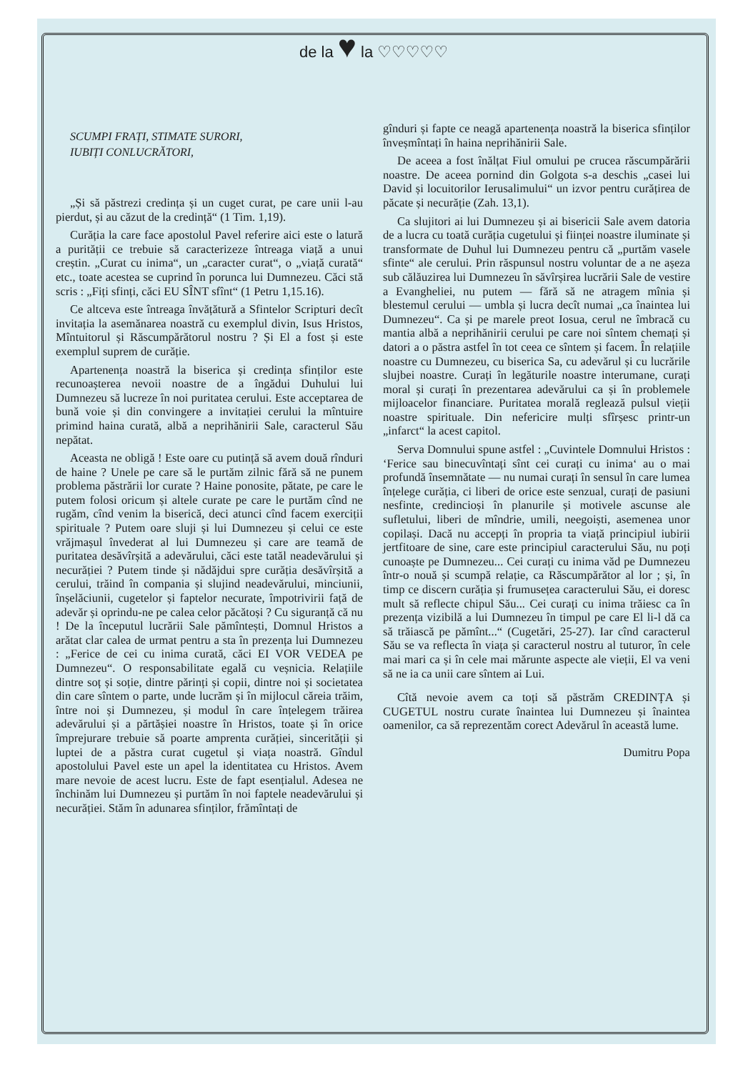de la ♥ la ♡♡♡♡♡
SCUMPI FRAȚI, STIMATE SURORI,
IUBIȚI CONLUCRĂTORI,
„Și să păstrezi credința și un cuget curat, pe care unii l-au pierdut, și au căzut de la credință“ (1 Tim. 1,19).
Curăția la care face apostolul Pavel referire aici este o latură a purității ce trebuie să caracterizeze întreaga viață a unui creștin. „Curat cu inima“, un „caracter curat“, o „viață curată“ etc., toate acestea se cuprind în porunca lui Dumnezeu. Căci stă scris : „Fiți sfinți, căci EU SÎNT sfînt“ (1 Petru 1,15.16).
Ce altceva este întreaga învățătură a Sfintelor Scripturi decît invitația la asemănarea noastră cu exemplul divin, Isus Hristos, Mîntuitorul și Răscumpărătorul nostru ? Și El a fost și este exemplul suprem de curăție.
Apartenența noastră la biserica și credința sfinților este recunoașterea nevoii noastre de a îngădui Duhului lui Dumnezeu să lucreze în noi puritatea cerului. Este acceptarea de bună voie și din convingere a invitației cerului la mîntuire primind haina curată, albă a neprihănirii Sale, caracterul Său nepătat.
Aceasta ne obligă ! Este oare cu putință să avem două rînduri de haine ? Unele pe care să le purtăm zilnic fără să ne punem problema păstrării lor curate ? Haine ponosite, pătate, pe care le putem folosi oricum și altele curate pe care le purtăm cînd ne rugăm, cînd venim la biserică, deci atunci cînd facem exerciții spirituale ? Putem oare sluji și lui Dumnezeu și celui ce este vrăjmașul învederat al lui Dumnezeu și care are teamă de puritatea desăvîrșită a adevărului, căci este tatăl neadevărului și necurăției ? Putem tinde și nădăjdui spre curăția desăvîrșită a cerului, trăind în compania și slujind neadevărului, minciunii, înșelăciunii, cugetelor și faptelor necurate, împotrivirii față de adevăr și oprindu-ne pe calea celor păcătoși ? Cu siguranță că nu ! De la începutul lucrării Sale pămîntești, Domnul Hristos a arătat clar calea de urmat pentru a sta în prezența lui Dumnezeu : „Ferice de cei cu inima curată, căci EI VOR VEDEA pe Dumnezeu“. O responsabilitate egală cu veșnicia. Relațiile dintre soț și soție, dintre părinți și copii, dintre noi și societatea din care sîntem o parte, unde lucrăm și în mijlocul căreia trăim, între noi și Dumnezeu, și modul în care înțelegem trăirea adevărului și a părtășiei noastre în Hristos, toate și în orice împrejurare trebuie să poarte amprenta curăției, sincerității și luptei de a păstra curat cugetul și viața noastră. Gîndul apostolului Pavel este un apel la identitatea cu Hristos. Avem mare nevoie de acest lucru. Este de fapt esențialul. Adesea ne închinăm lui Dumnezeu și purtăm în noi faptele neadevărului și necurăției. Stăm în adunarea sfinților, frămîntați de
gînduri și fapte ce neagă apartenența noastră la biserica sfinților înveșmîntați în haina neprihănirii Sale.
De aceea a fost înălțat Fiul omului pe crucea răscumpărării noastre. De aceea pornind din Golgota s-a deschis „casei lui David și locuitorilor Ierusalimului“ un izvor pentru curățirea de păcate și necurăție (Zah. 13,1).
Ca slujitori ai lui Dumnezeu și ai bisericii Sale avem datoria de a lucra cu toată curăția cugetului și ființei noastre iluminate și transformate de Duhul lui Dumnezeu pentru că „purtăm vasele sfinte“ ale cerului. Prin răspunsul nostru voluntar de a ne așeza sub călăuzirea lui Dumnezeu în săvîrșirea lucrării Sale de vestire a Evangheliei, nu putem — fără să ne atragem mînia și blestemul cerului — umbla și lucra decît numai „ca înaintea lui Dumnezeu“. Ca și pe marele preot Iosua, cerul ne îmbracă cu mantia albă a neprihănirii cerului pe care noi sîntem chemați și datori a o păstra astfel în tot ceea ce sîntem și facem. În relațiile noastre cu Dumnezeu, cu biserica Sa, cu adevărul și cu lucrările slujbei noastre. Curați în legăturile noastre interumane, curați moral și curați în prezentarea adevărului ca și în problemele mijloacelor financiare. Puritatea morală reglează pulsul vieții noastre spirituale. Din nefericire mulți sfîrșesc printr-un „infarct“ la acest capitol.
Serva Domnului spune astfel : „Cuvintele Domnului Hristos : ‘Ferice sau binecuvîntați sînt cei curați cu inima‘ au o mai profundă însemnătate — nu numai curați în sensul în care lumea înțelege curăția, ci liberi de orice este senzual, curați de pasiuni nesfinte, credincioși în planurile și motivele ascunse ale sufletului, liberi de mîndrie, umili, neegoiști, asemenea unor copilași. Dacă nu accepți în propria ta viață principiul iubirii jertfitoare de sine, care este principiul caracterului Său, nu poți cunoaște pe Dumnezeu... Cei curați cu inima văd pe Dumnezeu într-o nouă și scumpă relație, ca Răscumpărător al lor ; și, în timp ce discern curăția și frumusețea caracterului Său, ei doresc mult să reflecte chipul Său... Cei curați cu inima trăiesc ca în prezența vizibilă a lui Dumnezeu în timpul pe care El li-l dă ca să trăiască pe pămînt...“ (Cugetări, 25-27). Iar cînd caracterul Său se va reflecta în viața și caracterul nostru al tuturor, în cele mai mari ca și în cele mai mărunte aspecte ale vieții, El va veni să ne ia ca unii care sîntem ai Lui.
Cîtă nevoie avem ca toți să păstrăm CREDINȚA și CUGETUL nostru curate înaintea lui Dumnezeu și înaintea oamenilor, ca să reprezentăm corect Adevărul în această lume.
Dumitru Popa